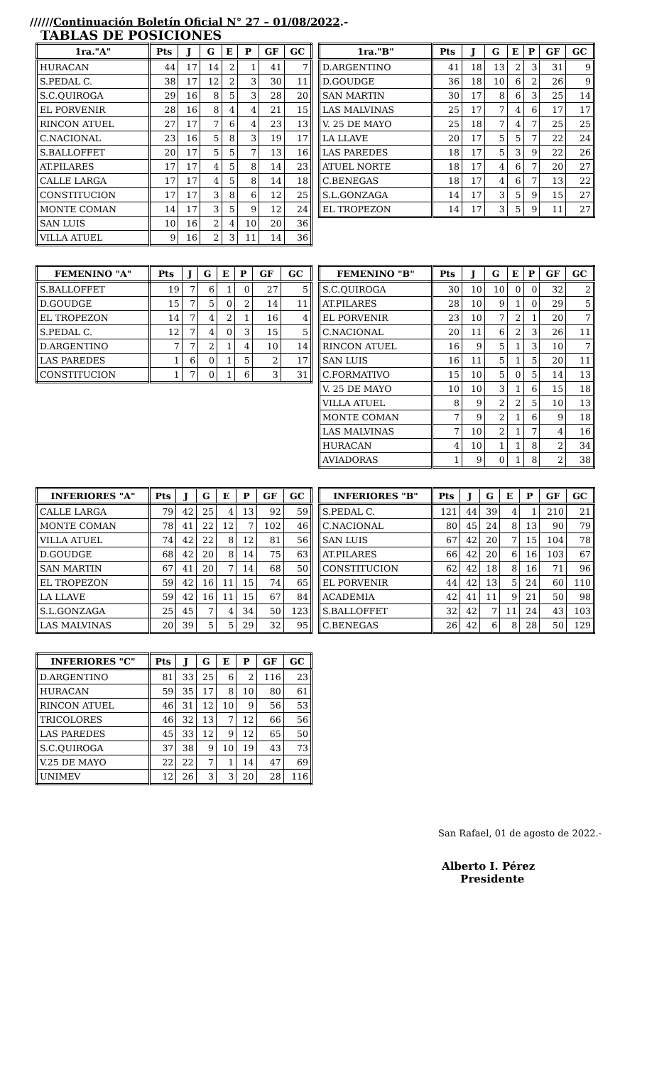//////Continuación Boletín Oficial N° 27 – 01/08/2022.-
TABLAS DE POSICIONES
| 1ra."A" | Pts | J | G | E | P | GF | GC |
| --- | --- | --- | --- | --- | --- | --- | --- |
| HURACAN | 44 | 17 | 14 | 2 | 1 | 41 | 7 |
| S.PEDAL C. | 38 | 17 | 12 | 2 | 3 | 30 | 11 |
| S.C.QUIROGA | 29 | 16 | 8 | 5 | 3 | 28 | 20 |
| EL PORVENIR | 28 | 16 | 8 | 4 | 4 | 21 | 15 |
| RINCON ATUEL | 27 | 17 | 7 | 6 | 4 | 23 | 13 |
| C.NACIONAL | 23 | 16 | 5 | 8 | 3 | 19 | 17 |
| S.BALLOFFET | 20 | 17 | 5 | 5 | 7 | 13 | 16 |
| AT.PILARES | 17 | 17 | 4 | 5 | 8 | 14 | 23 |
| CALLE LARGA | 17 | 17 | 4 | 5 | 8 | 14 | 18 |
| CONSTITUCION | 17 | 17 | 3 | 8 | 6 | 12 | 25 |
| MONTE COMAN | 14 | 17 | 3 | 5 | 9 | 12 | 24 |
| SAN LUIS | 10 | 16 | 2 | 4 | 10 | 20 | 36 |
| VILLA ATUEL | 9 | 16 | 2 | 3 | 11 | 14 | 36 |
| 1ra."B" | Pts | J | G | E | P | GF | GC |
| --- | --- | --- | --- | --- | --- | --- | --- |
| D.ARGENTINO | 41 | 18 | 13 | 2 | 3 | 31 | 9 |
| D.GOUDGE | 36 | 18 | 10 | 6 | 2 | 26 | 9 |
| SAN MARTIN | 30 | 17 | 8 | 6 | 3 | 25 | 14 |
| LAS MALVINAS | 25 | 17 | 7 | 4 | 6 | 17 | 17 |
| V. 25 DE MAYO | 25 | 18 | 7 | 4 | 7 | 25 | 25 |
| LA LLAVE | 20 | 17 | 5 | 5 | 7 | 22 | 24 |
| LAS PAREDES | 18 | 17 | 5 | 3 | 9 | 22 | 26 |
| ATUEL NORTE | 18 | 17 | 4 | 6 | 7 | 20 | 27 |
| C.BENEGAS | 18 | 17 | 4 | 6 | 7 | 13 | 22 |
| S.L.GONZAGA | 14 | 17 | 3 | 5 | 9 | 15 | 27 |
| EL TROPEZON | 14 | 17 | 3 | 5 | 9 | 11 | 27 |
| FEMENINO "A" | Pts | J | G | E | P | GF | GC |
| --- | --- | --- | --- | --- | --- | --- | --- |
| S.BALLOFFET | 19 | 7 | 6 | 1 | 0 | 27 | 5 |
| D.GOUDGE | 15 | 7 | 5 | 0 | 2 | 14 | 11 |
| EL TROPEZON | 14 | 7 | 4 | 2 | 1 | 16 | 4 |
| S.PEDAL C. | 12 | 7 | 4 | 0 | 3 | 15 | 5 |
| D.ARGENTINO | 7 | 7 | 2 | 1 | 4 | 10 | 14 |
| LAS PAREDES | 1 | 6 | 0 | 1 | 5 | 2 | 17 |
| CONSTITUCION | 1 | 7 | 0 | 1 | 6 | 3 | 31 |
| FEMENINO "B" | Pts | J | G | E | P | GF | GC |
| --- | --- | --- | --- | --- | --- | --- | --- |
| S.C.QUIROGA | 30 | 10 | 10 | 0 | 0 | 32 | 2 |
| AT.PILARES | 28 | 10 | 9 | 1 | 0 | 29 | 5 |
| EL PORVENIR | 23 | 10 | 7 | 2 | 1 | 20 | 7 |
| C.NACIONAL | 20 | 11 | 6 | 2 | 3 | 26 | 11 |
| RINCON ATUEL | 16 | 9 | 5 | 1 | 3 | 10 | 7 |
| SAN LUIS | 16 | 11 | 5 | 1 | 5 | 20 | 11 |
| C.FORMATIVO | 15 | 10 | 5 | 0 | 5 | 14 | 13 |
| V. 25 DE MAYO | 10 | 10 | 3 | 1 | 6 | 15 | 18 |
| VILLA ATUEL | 8 | 9 | 2 | 2 | 5 | 10 | 13 |
| MONTE COMAN | 7 | 9 | 2 | 1 | 6 | 9 | 18 |
| LAS MALVINAS | 7 | 10 | 2 | 1 | 7 | 4 | 16 |
| HURACAN | 4 | 10 | 1 | 1 | 8 | 2 | 34 |
| AVIADORAS | 1 | 9 | 0 | 1 | 8 | 2 | 38 |
| INFERIORES "A" | Pts | J | G | E | P | GF | GC |
| --- | --- | --- | --- | --- | --- | --- | --- |
| CALLE LARGA | 79 | 42 | 25 | 4 | 13 | 92 | 59 |
| MONTE COMAN | 78 | 41 | 22 | 12 | 7 | 102 | 46 |
| VILLA ATUEL | 74 | 42 | 22 | 8 | 12 | 81 | 56 |
| D.GOUDGE | 68 | 42 | 20 | 8 | 14 | 75 | 63 |
| SAN MARTIN | 67 | 41 | 20 | 7 | 14 | 68 | 50 |
| EL TROPEZON | 59 | 42 | 16 | 11 | 15 | 74 | 65 |
| LA LLAVE | 59 | 42 | 16 | 11 | 15 | 67 | 84 |
| S.L.GONZAGA | 25 | 45 | 7 | 4 | 34 | 50 | 123 |
| LAS MALVINAS | 20 | 39 | 5 | 5 | 29 | 32 | 95 |
| INFERIORES "B" | Pts | J | G | E | P | GF | GC |
| --- | --- | --- | --- | --- | --- | --- | --- |
| S.PEDAL C. | 121 | 44 | 39 | 4 | 1 | 210 | 21 |
| C.NACIONAL | 80 | 45 | 24 | 8 | 13 | 90 | 79 |
| SAN LUIS | 67 | 42 | 20 | 7 | 15 | 104 | 78 |
| AT.PILARES | 66 | 42 | 20 | 6 | 16 | 103 | 67 |
| CONSTITUCION | 62 | 42 | 18 | 8 | 16 | 71 | 96 |
| EL PORVENIR | 44 | 42 | 13 | 5 | 24 | 60 | 110 |
| ACADEMIA | 42 | 41 | 11 | 9 | 21 | 50 | 98 |
| S.BALLOFFET | 32 | 42 | 7 | 11 | 24 | 43 | 103 |
| C.BENEGAS | 26 | 42 | 6 | 8 | 28 | 50 | 129 |
| INFERIORES "C" | Pts | J | G | E | P | GF | GC |
| --- | --- | --- | --- | --- | --- | --- | --- |
| D.ARGENTINO | 81 | 33 | 25 | 6 | 2 | 116 | 23 |
| HURACAN | 59 | 35 | 17 | 8 | 10 | 80 | 61 |
| RINCON ATUEL | 46 | 31 | 12 | 10 | 9 | 56 | 53 |
| TRICOLORES | 46 | 32 | 13 | 7 | 12 | 66 | 56 |
| LAS PAREDES | 45 | 33 | 12 | 9 | 12 | 65 | 50 |
| S.C.QUIROGA | 37 | 38 | 9 | 10 | 19 | 43 | 73 |
| V.25 DE MAYO | 22 | 22 | 7 | 1 | 14 | 47 | 69 |
| UNIMEV | 12 | 26 | 3 | 3 | 20 | 28 | 116 |
San Rafael, 01 de agosto de 2022.-
Alberto I. Pérez
Presidente